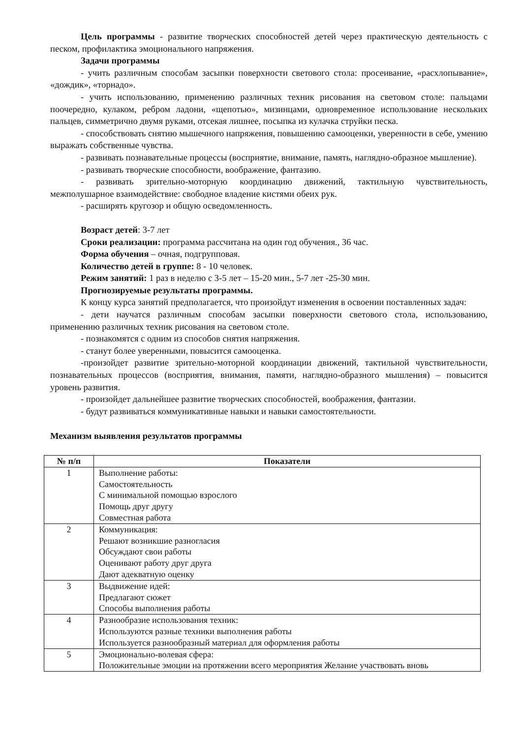Цель программы - развитие творческих способностей детей через практическую деятельность с песком, профилактика эмоционального напряжения.
Задачи программы
- учить различным способам засыпки поверхности светового стола: просеивание, «расхлопывание», «дождик», «торнадо».
- учить использованию, применению различных техник рисования на световом столе: пальцами поочередно, кулаком, ребром ладони, «щепотью», мизинцами, одновременное использование нескольких пальцев, симметрично двумя руками, отсекая лишнее, посыпка из кулачка струйки песка.
- способствовать снятию мышечного напряжения, повышению самооценки, уверенности в себе, умению выражать собственные чувства.
- развивать познавательные процессы (восприятие, внимание, память, наглядно-образное мышление).
- развивать творческие способности, воображение, фантазию.
- развивать зрительно-моторную координацию движений, тактильную чувствительность, межполушарное взаимодействие: свободное владение кистями обеих рук.
- расширять кругозор и общую осведомленность.
Возраст детей: 3-7 лет
Сроки реализации: программа рассчитана на один год обучения., 36 час.
Форма обучения – очная, подгрупповая.
Количество детей в группе: 8 - 10 человек.
Режим занятий: 1 раз в неделю с 3-5 лет – 15-20 мин., 5-7 лет -25-30 мин.
Прогнозируемые результаты программы.
К концу курса занятий предполагается, что произойдут изменения в освоении поставленных задач:
- дети научатся различным способам засыпки поверхности светового стола, использованию, применению различных техник рисования на световом столе.
- познакомятся с одним из способов снятия напряжения.
- станут более уверенными, повысится самооценка.
-произойдет развитие зрительно-моторной координации движений, тактильной чувствительности, познавательных процессов (восприятия, внимания, памяти, наглядно-образного мышления) – повысится уровень развития.
- произойдет дальнейшее развитие творческих способностей, воображения, фантазии.
- будут развиваться коммуникативные навыки и навыки самостоятельности.
Механизм выявления результатов программы
| № п/п | Показатели |
| --- | --- |
| 1 | Выполнение работы: Самостоятельность С минимальной помощью взрослого Помощь друг другу Совместная работа |
| 2 | Коммуникация: Решают возникшие разногласия Обсуждают свои работы Оценивают работу друг друга Дают адекватную оценку |
| 3 | Выдвижение идей: Предлагают сюжет Способы выполнения работы |
| 4 | Разнообразие использования техник: Используются разные техники выполнения работы Используется разнообразный материал для оформления работы |
| 5 | Эмоционально-волевая сфера: Положительные эмоции на протяжении всего мероприятия Желание участвовать вновь |